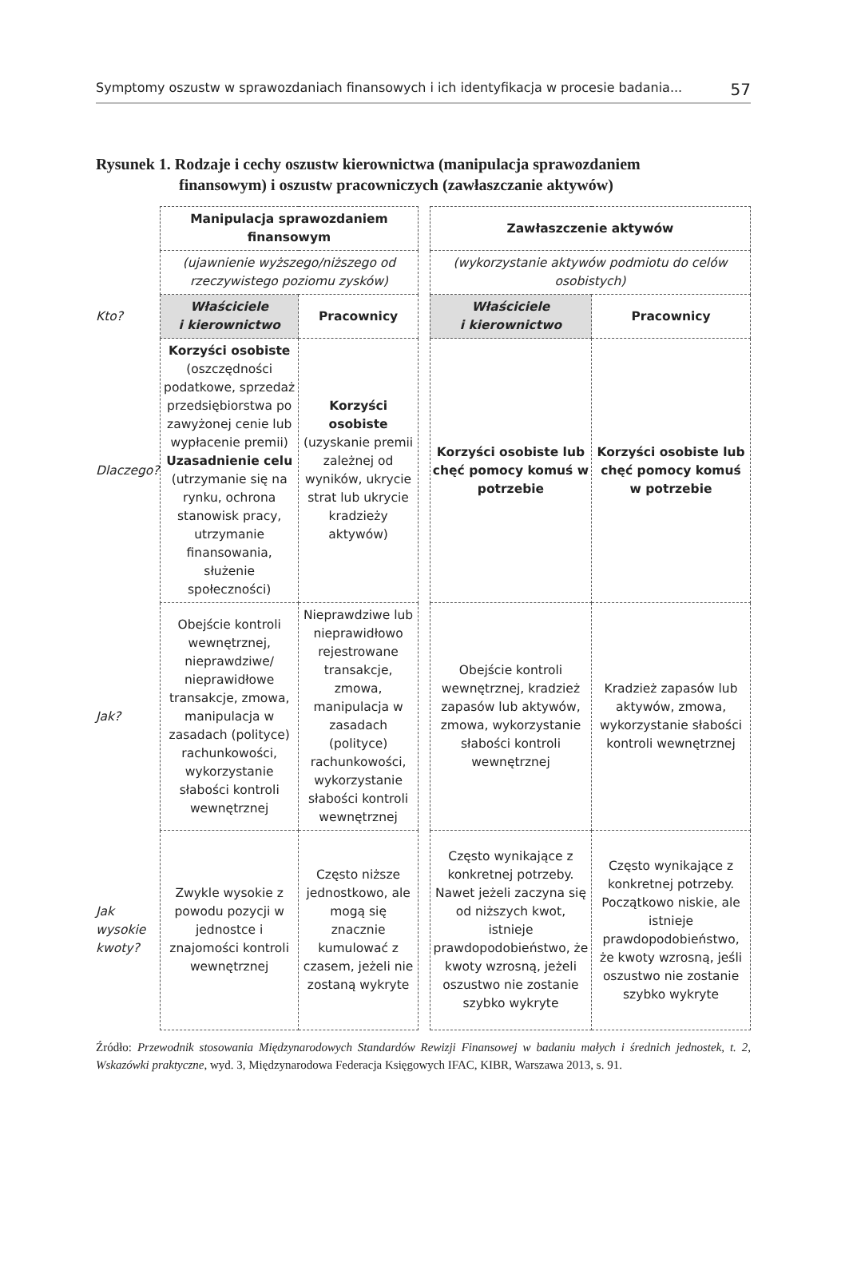Symptomy oszustw w sprawozdaniach finansowych i ich identyfikacja w procesie badania... 57
Rysunek 1. Rodzaje i cechy oszustw kierownictwa (manipulacja sprawozdaniem
finansowym) i oszustw pracowniczych (zawłaszczanie aktywów)
| | Manipulacja sprawozdaniem finansowym | | | Zawłaszczenie aktywów | |
| | (ujawnienie wyższego/niższego od rzeczywistego poziomu zysków) | | | (wykorzystanie aktywów podmiotu do celów osobistych) | |
| Kto? | Właściciele i kierownictwo | Pracownicy | | Właściciele i kierownictwo | Pracownicy |
| Dlaczego? | Korzyści osobiste (oszczędności podatkowe, sprzedaż przedsiębiorstwa po zawyżonej cenie lub wypłacenie premii) Uzasadnienie celu (utrzymanie się na rynku, ochrona stanowisk pracy, utrzymanie finansowania, służenie społeczności) | Korzyści osobiste (uzyskanie premii zależnej od wyników, ukrycie strat lub ukrycie kradzieży aktywów) | | Korzyści osobiste lub chęć pomocy komuś w potrzebie | Korzyści osobiste lub chęć pomocy komuś w potrzebie |
| Jak? | Obejście kontroli wewnętrznej, nieprawdziwe/ nieprawidłowe transakcje, zmowa, manipulacja w zasadach (polityce) rachunkowości, wykorzystanie słabości kontroli wewnętrznej | Nieprawdziwe lub nieprawidłowo rejestrowane transakcje, zmowa, manipulacja w zasadach (polityce) rachunkowości, wykorzystanie słabości kontroli wewnętrznej | | Obejście kontroli wewnętrznej, kradzież zapasów lub aktywów, zmowa, wykorzystanie słabości kontroli wewnętrznej | Kradzież zapasów lub aktywów, zmowa, wykorzystanie słabości kontroli wewnętrznej |
| Jak wysokie kwoty? | Zwykle wysokie z powodu pozycji w jednostce i znajomości kontroli wewnętrznej | Często niższe jednostkowo, ale mogą się znacznie kumulować z czasem, jeżeli nie zostaną wykryte | | Często wynikające z konkretnej potrzeby. Nawet jeżeli zaczyna się od niższych kwot, istnieje prawdopodobieństwo, że kwoty wzrosną, jeżeli oszustwo nie zostanie szybko wykryte | Często wynikające z konkretnej potrzeby. Początkowo niskie, ale istnieje prawdopodobieństwo, że kwoty wzrosną, jeśli oszustwo nie zostanie szybko wykryte |
Źródło: Przewodnik stosowania Międzynarodowych Standardów Rewizji Finansowej w badaniu małych i średnich jednostek, t. 2, Wskazówki praktyczne, wyd. 3, Międzynarodowa Federacja Księgowych IFAC, KIBR, Warszawa 2013, s. 91.